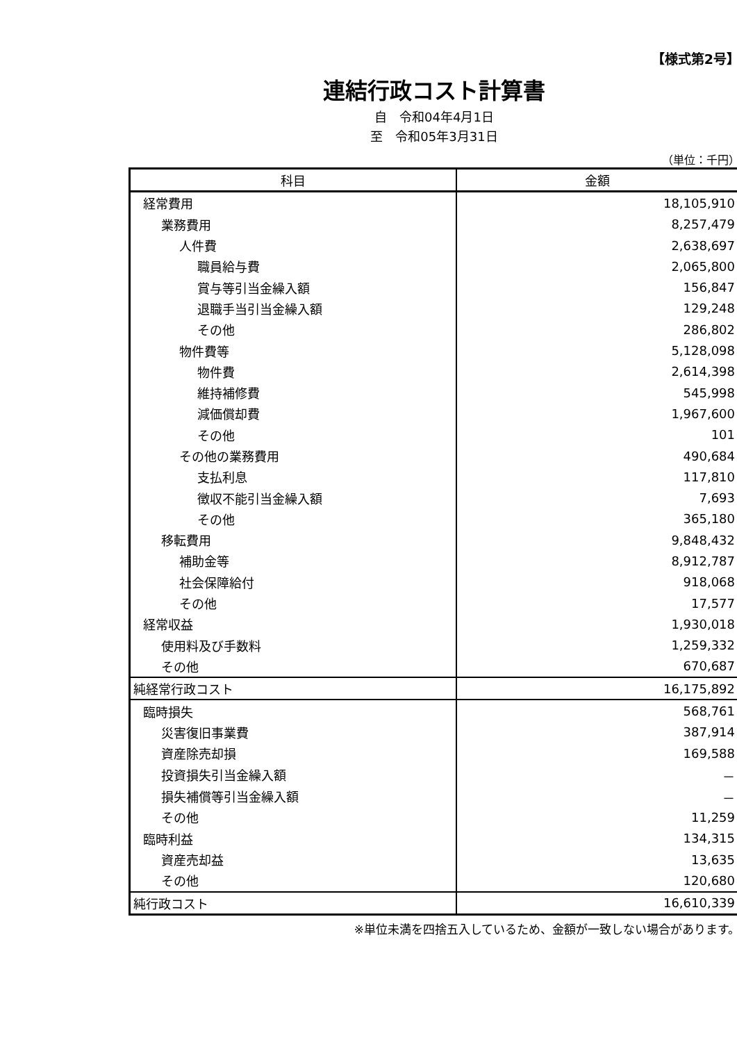【様式第2号】
連結行政コスト計算書
自　令和04年4月1日
至　令和05年3月31日
（単位：千円）
| 科目 | 金額 |
| --- | --- |
| 経常費用 | 18,105,910 |
| 業務費用 | 8,257,479 |
| 人件費 | 2,638,697 |
| 職員給与費 | 2,065,800 |
| 賞与等引当金繰入額 | 156,847 |
| 退職手当引当金繰入額 | 129,248 |
| その他 | 286,802 |
| 物件費等 | 5,128,098 |
| 物件費 | 2,614,398 |
| 維持補修費 | 545,998 |
| 減価償却費 | 1,967,600 |
| その他 | 101 |
| その他の業務費用 | 490,684 |
| 支払利息 | 117,810 |
| 徴収不能引当金繰入額 | 7,693 |
| その他 | 365,180 |
| 移転費用 | 9,848,432 |
| 補助金等 | 8,912,787 |
| 社会保障給付 | 918,068 |
| その他 | 17,577 |
| 経常収益 | 1,930,018 |
| 使用料及び手数料 | 1,259,332 |
| その他 | 670,687 |
| 純経常行政コスト | 16,175,892 |
| 臨時損失 | 568,761 |
| 災害復旧事業費 | 387,914 |
| 資産除売却損 | 169,588 |
| 投資損失引当金繰入額 | － |
| 損失補償等引当金繰入額 | － |
| その他 | 11,259 |
| 臨時利益 | 134,315 |
| 資産売却益 | 13,635 |
| その他 | 120,680 |
| 純行政コスト | 16,610,339 |
※単位未満を四捨五入しているため、金額が一致しない場合があります。